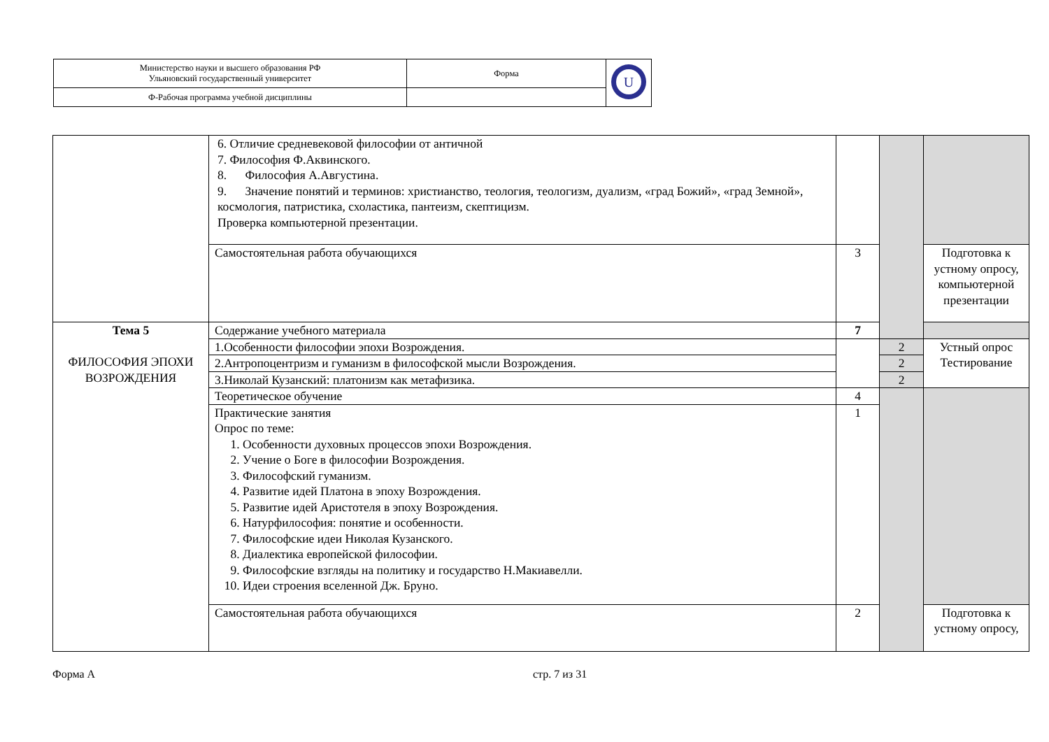| Министерство науки и высшего образования РФ Ульяновский государственный университет | Форма | U |
| Ф-Рабочая программа учебной дисциплины | | |
| | 6. Отличие средневековой философии от античной 7. Философия Ф.Аквинского. 8. Философия А.Августина. 9. Значение понятий и терминов: христианство, теология, теологизм, дуализм, «град Божий», «град Земной», космология, патристика, схоластика, пантеизм, скептицизм. Проверка компьютерной презентации. | | | |
| | Самостоятельная работа обучающихся | 3 | | Подготовка к устному опросу, компьютерной презентации |
| Тема 5 ФИЛОСОФИЯ ЭПОХИ ВОЗРОЖДЕНИЯ | Содержание учебного материала | 7 | | |
| | 1.Особенности философии эпохи Возрождения. | | 2 | Устный опрос Тестирование |
| | 2.Антропоцентризм и гуманизм в философской мысли Возрождения. | | 2 | |
| | 3.Николай Кузанский: платонизм как метафизика. | | 2 | |
| | Теоретическое обучение | 4 | | |
| | Практические занятия Опрос по теме: 1. Особенности духовных процессов эпохи Возрождения. 2. Учение о Боге в философии Возрождения. 3. Философский гуманизм. 4. Развитие идей Платона в эпоху Возрождения. 5. Развитие идей Аристотеля в эпоху Возрождения. 6. Натурфилософия: понятие и особенности. 7. Философские идеи Николая Кузанского. 8. Диалектика европейской философии. 9. Философские взгляды на политику и государство Н.Макиавелли. 10. Идеи строения вселенной Дж. Бруно. | 1 | | |
| | Самостоятельная работа обучающихся | 2 | | Подготовка к устному опросу, |
Форма А стр. 7 из 31